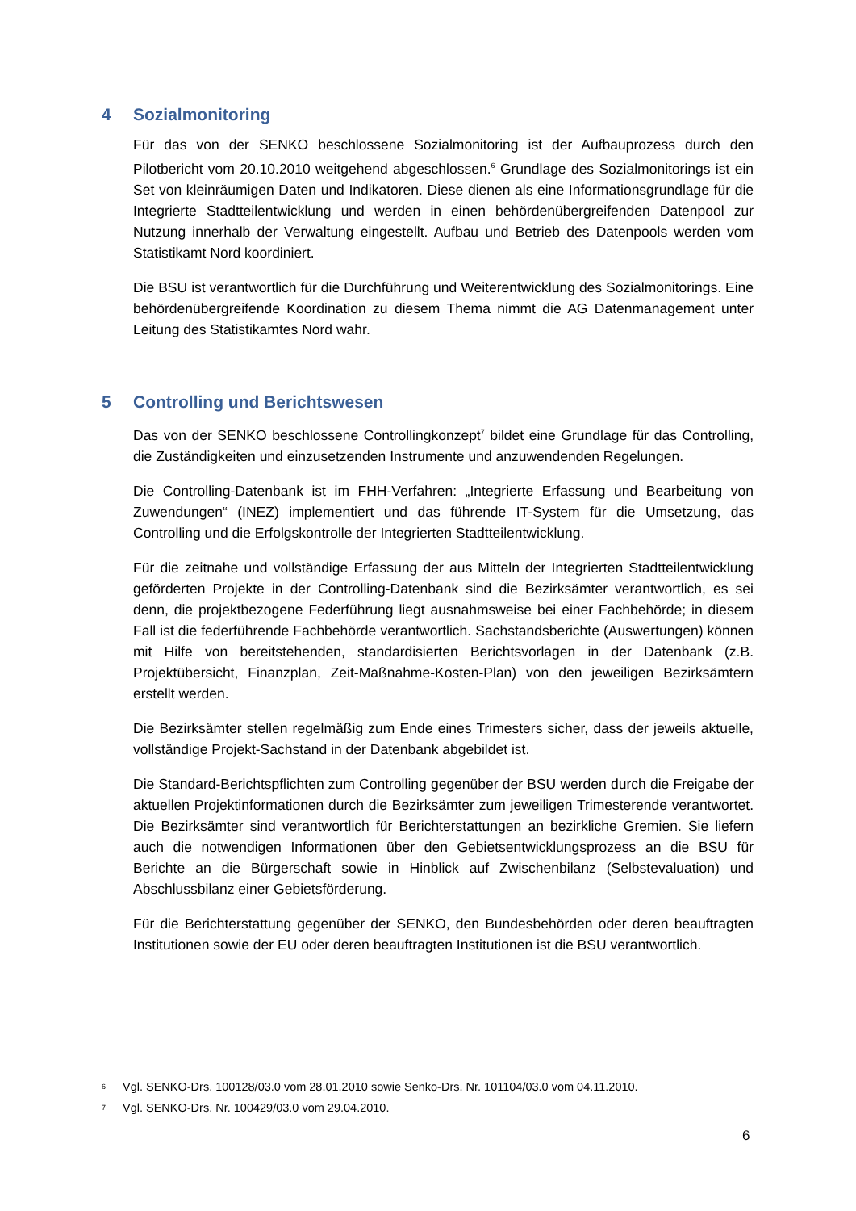4 Sozialmonitoring
Für das von der SENKO beschlossene Sozialmonitoring ist der Aufbauprozess durch den Pilotbericht vom 20.10.2010 weitgehend abgeschlossen.<sup>6</sup> Grundlage des Sozialmonitorings ist ein Set von kleinräumigen Daten und Indikatoren. Diese dienen als eine Informationsgrundlage für die Integrierte Stadtteilentwicklung und werden in einen behördenübergreifenden Datenpool zur Nutzung innerhalb der Verwaltung eingestellt. Aufbau und Betrieb des Datenpools werden vom Statistikamt Nord koordiniert.
Die BSU ist verantwortlich für die Durchführung und Weiterentwicklung des Sozialmonitorings. Eine behördenübergreifende Koordination zu diesem Thema nimmt die AG Datenmanagement unter Leitung des Statistikamtes Nord wahr.
5 Controlling und Berichtswesen
Das von der SENKO beschlossene Controllingkonzept<sup>7</sup> bildet eine Grundlage für das Controlling, die Zuständigkeiten und einzusetzenden Instrumente und anzuwendenden Regelungen.
Die Controlling-Datenbank ist im FHH-Verfahren: „Integrierte Erfassung und Bearbeitung von Zuwendungen“ (INEZ) implementiert und das führende IT-System für die Umsetzung, das Controlling und die Erfolgskontrolle der Integrierten Stadtteilentwicklung.
Für die zeitnahe und vollständige Erfassung der aus Mitteln der Integrierten Stadtteilentwicklung geförderten Projekte in der Controlling-Datenbank sind die Bezirksämter verantwortlich, es sei denn, die projektbezogene Federführung liegt ausnahmsweise bei einer Fachbehörde; in diesem Fall ist die federführende Fachbehörde verantwortlich. Sachstandsberichte (Auswertungen) können mit Hilfe von bereitstehenden, standardisierten Berichtsvorlagen in der Datenbank (z.B. Projektübersicht, Finanzplan, Zeit-Maßnahme-Kosten-Plan) von den jeweiligen Bezirksämtern erstellt werden.
Die Bezirksämter stellen regelmäßig zum Ende eines Trimesters sicher, dass der jeweils aktuelle, vollständige Projekt-Sachstand in der Datenbank abgebildet ist.
Die Standard-Berichtspflichten zum Controlling gegenüber der BSU werden durch die Freigabe der aktuellen Projektinformationen durch die Bezirksämter zum jeweiligen Trimesterende verantwortet. Die Bezirksämter sind verantwortlich für Berichterstattungen an bezirkliche Gremien. Sie liefern auch die notwendigen Informationen über den Gebietsentwicklungsprozess an die BSU für Berichte an die Bürgerschaft sowie in Hinblick auf Zwischenbilanz (Selbstevaluation) und Abschlussbilanz einer Gebietsförderung.
Für die Berichterstattung gegenüber der SENKO, den Bundesbehörden oder deren beauftragten Institutionen sowie der EU oder deren beauftragten Institutionen ist die BSU verantwortlich.
<sup>6</sup> Vgl. SENKO-Drs. 100128/03.0 vom 28.01.2010 sowie Senko-Drs. Nr. 101104/03.0 vom 04.11.2010.
<sup>7</sup> Vgl. SENKO-Drs. Nr. 100429/03.0 vom 29.04.2010.
6